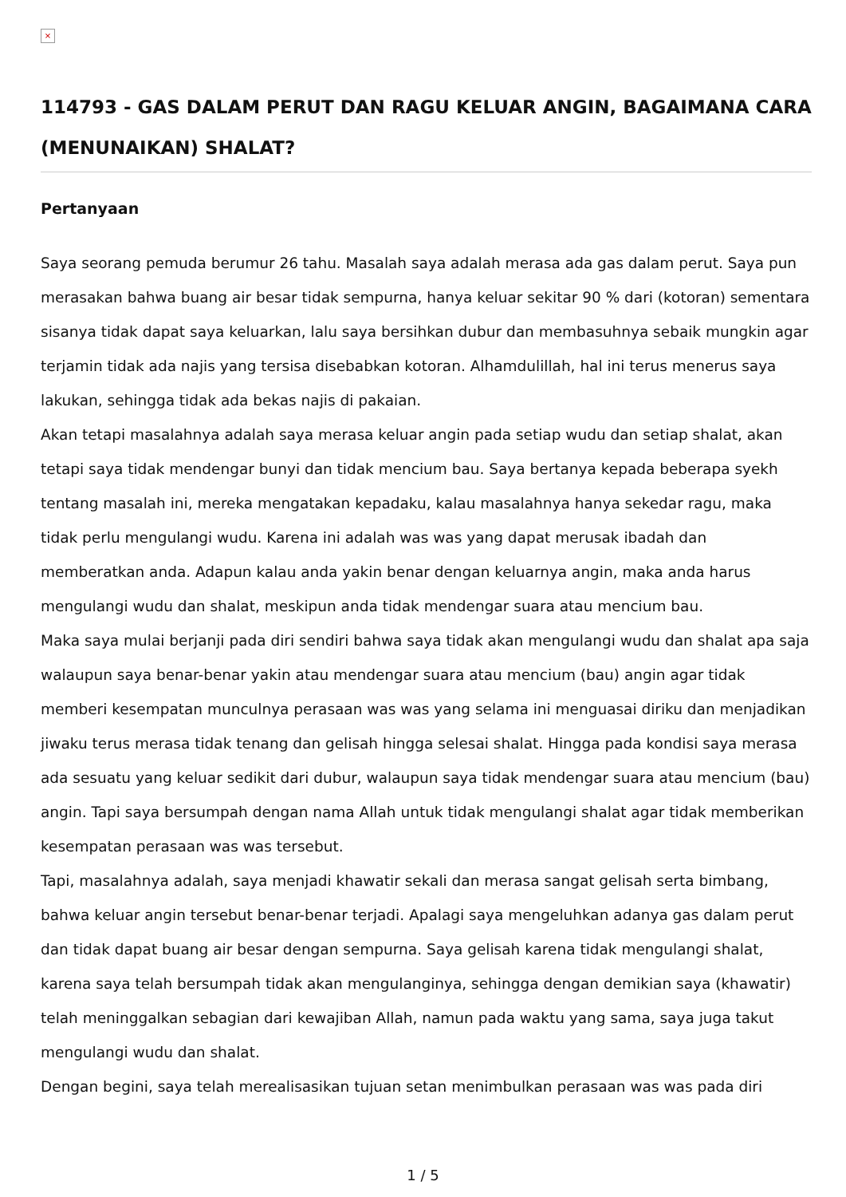×
114793 - GAS DALAM PERUT DAN RAGU KELUAR ANGIN, BAGAIMANA CARA (MENUNAIKAN) SHALAT?
Pertanyaan
Saya seorang pemuda berumur 26 tahu. Masalah saya adalah merasa ada gas dalam perut. Saya pun merasakan bahwa buang air besar tidak sempurna, hanya keluar sekitar 90 % dari (kotoran) sementara sisanya tidak dapat saya keluarkan, lalu saya bersihkan dubur dan membasuhnya sebaik mungkin agar terjamin tidak ada najis yang tersisa disebabkan kotoran. Alhamdulillah, hal ini terus menerus saya lakukan, sehingga tidak ada bekas najis di pakaian.
Akan tetapi masalahnya adalah saya merasa keluar angin pada setiap wudu dan setiap shalat, akan tetapi saya tidak mendengar bunyi dan tidak mencium bau. Saya bertanya kepada beberapa syekh tentang masalah ini, mereka mengatakan kepadaku, kalau masalahnya hanya sekedar ragu, maka tidak perlu mengulangi wudu. Karena ini adalah was was yang dapat merusak ibadah dan memberatkan anda. Adapun kalau anda yakin benar dengan keluarnya angin, maka anda harus mengulangi wudu dan shalat, meskipun anda tidak mendengar suara atau mencium bau.
Maka saya mulai berjanji pada diri sendiri bahwa saya tidak akan mengulangi wudu dan shalat apa saja walaupun saya benar-benar yakin atau mendengar suara atau mencium (bau) angin agar tidak memberi kesempatan munculnya perasaan was was yang selama ini menguasai diriku dan menjadikan jiwaku terus merasa tidak tenang dan gelisah hingga selesai shalat. Hingga pada kondisi saya merasa ada sesuatu yang keluar sedikit dari dubur, walaupun saya tidak mendengar suara atau mencium (bau) angin. Tapi saya bersumpah dengan nama Allah untuk tidak mengulangi shalat agar tidak memberikan kesempatan perasaan was was tersebut.
Tapi, masalahnya adalah, saya menjadi khawatir sekali dan merasa sangat gelisah serta bimbang, bahwa keluar angin tersebut benar-benar terjadi. Apalagi saya mengeluhkan adanya gas dalam perut dan tidak dapat buang air besar dengan sempurna. Saya gelisah karena tidak mengulangi shalat, karena saya telah bersumpah tidak akan mengulanginya, sehingga dengan demikian saya (khawatir) telah meninggalkan sebagian dari kewajiban Allah, namun pada waktu yang sama, saya juga takut mengulangi wudu dan shalat.
Dengan begini, saya telah merealisasikan tujuan setan menimbulkan perasaan was was pada diri
1 / 5